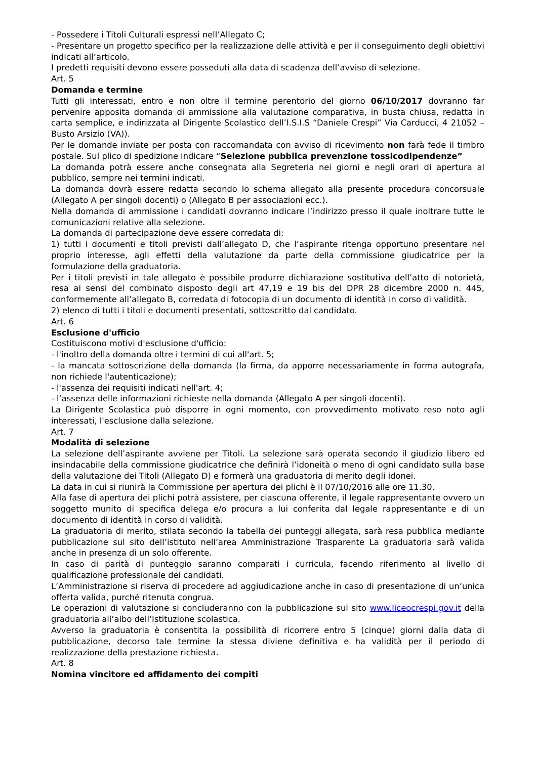- Possedere i Titoli Culturali espressi nell’Allegato C;
- Presentare un progetto specifico per la realizzazione delle attività e per il conseguimento degli obiettivi indicati all’articolo.
I predetti requisiti devono essere posseduti alla data di scadenza dell’avviso di selezione.
Art. 5
Domanda e termine
Tutti gli interessati, entro e non oltre il termine perentorio del giorno 06/10/2017 dovranno far pervenire apposita domanda di ammissione alla valutazione comparativa, in busta chiusa, redatta in carta semplice, e indirizzata al Dirigente Scolastico dell’I.S.I.S “Daniele Crespi” Via Carducci, 4 21052 – Busto Arsizio (VA)).
Per le domande inviate per posta con raccomandata con avviso di ricevimento non farà fede il timbro postale. Sul plico di spedizione indicare “Selezione pubblica prevenzione tossicodipendenze”
La domanda potrà essere anche consegnata alla Segreteria nei giorni e negli orari di apertura al pubblico, sempre nei termini indicati.
La domanda dovrà essere redatta secondo lo schema allegato alla presente procedura concorsuale (Allegato A per singoli docenti) o (Allegato B per associazioni ecc.).
Nella domanda di ammissione i candidati dovranno indicare l’indirizzo presso il quale inoltrare tutte le comunicazioni relative alla selezione.
La domanda di partecipazione deve essere corredata di:
1) tutti i documenti e titoli previsti dall’allegato D, che l’aspirante ritenga opportuno presentare nel proprio interesse, agli effetti della valutazione da parte della commissione giudicatrice per la formulazione della graduatoria.
Per i titoli previsti in tale allegato è possibile produrre dichiarazione sostitutiva dell’atto di notorietà, resa ai sensi del combinato disposto degli art 47,19 e 19 bis del DPR 28 dicembre 2000 n. 445, conformemente all’allegato B, corredata di fotocopia di un documento di identità in corso di validità.
2) elenco di tutti i titoli e documenti presentati, sottoscritto dal candidato.
Art. 6
Esclusione d'ufficio
Costituiscono motivi d'esclusione d'ufficio:
- l'inoltro della domanda oltre i termini di cui all'art. 5;
- la mancata sottoscrizione della domanda (la firma, da apporre necessariamente in forma autografa, non richiede l'autenticazione);
- l'assenza dei requisiti indicati nell'art. 4;
- l’assenza delle informazioni richieste nella domanda (Allegato A per singoli docenti).
La Dirigente Scolastica può disporre in ogni momento, con provvedimento motivato reso noto agli interessati, l'esclusione dalla selezione.
Art. 7
Modalità di selezione
La selezione dell’aspirante avviene per Titoli. La selezione sarà operata secondo il giudizio libero ed insindacabile della commissione giudicatrice che definirà l’idoneità o meno di ogni candidato sulla base della valutazione dei Titoli (Allegato D) e formerà una graduatoria di merito degli idonei.
La data in cui si riunirà la Commissione per apertura dei plichi è il 07/10/2016 alle ore 11.30.
Alla fase di apertura dei plichi potrà assistere, per ciascuna offerente, il legale rappresentante ovvero un soggetto munito di specifica delega e/o procura a lui conferita dal legale rappresentante e di un documento di identità in corso di validità.
La graduatoria di merito, stilata secondo la tabella dei punteggi allegata, sarà resa pubblica mediante pubblicazione sul sito dell’istituto nell’area Amministrazione Trasparente La graduatoria sarà valida anche in presenza di un solo offerente.
In caso di parità di punteggio saranno comparati i curricula, facendo riferimento al livello di qualificazione professionale dei candidati.
L’Amministrazione si riserva di procedere ad aggiudicazione anche in caso di presentazione di un’unica offerta valida, purché ritenuta congrua.
Le operazioni di valutazione si concluderanno con la pubblicazione sul sito www.liceocrespi.gov.it della graduatoria all’albo dell’Istituzione scolastica.
Avverso la graduatoria è consentita la possibilità di ricorrere entro 5 (cinque) giorni dalla data di pubblicazione, decorso tale termine la stessa diviene definitiva e ha validità per il periodo di realizzazione della prestazione richiesta.
Art. 8
Nomina vincitore ed affidamento dei compiti